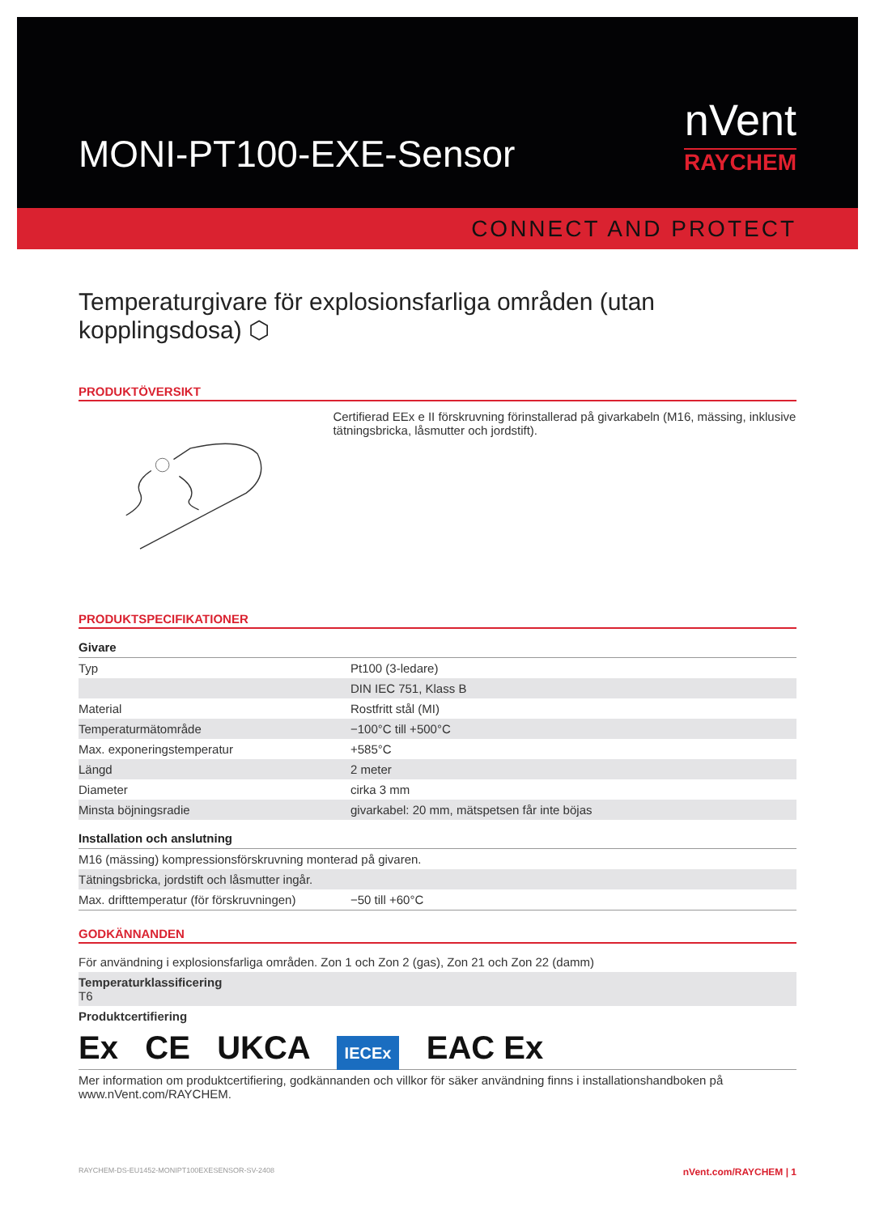MONI-PT100-EXE-Sensor
nVent
RAYCHEM
CONNECT AND PROTECT
Temperaturgivare för explosionsfarliga områden (utan kopplingsdosa) ⬡
PRODUKTÖVERSIKT
Certifierad EEx e II förskruvning förinstallerad på givarkabeln (M16, mässing, inklusive tätningsbricka, låsmutter och jordstift).
PRODUKTSPECIFIKATIONER
| Givare | |
| Typ | Pt100 (3-ledare) |
| | DIN IEC 751, Klass B |
| Material | Rostfritt stål (MI) |
| Temperaturmätområde | −100°C till +500°C |
| Max. exponeringstemperatur | +585°C |
| Längd | 2 meter |
| Diameter | cirka 3 mm |
| Minsta böjningsradie | givarkabel: 20 mm, mätspetsen får inte böjas |
| Installation och anslutning | |
| M16 (mässing) kompressionsförskruvning monterad på givaren. | |
| Tätningsbricka, jordstift och låsmutter ingår. | |
| Max. drifttemperatur (för förskruvningen) | −50 till +60°C |
GODKÄNNANDEN
| För användning i explosionsfarliga områden. Zon 1 och Zon 2 (gas), Zon 21 och Zon 22 (damm) |
| Temperaturklassificering T6 |
| Produktcertifiering |
| Ex CE UKCA IECEx EAC Ex |
| Mer information om produktcertifiering, godkännanden och villkor för säker användning finns i installationshandboken på www.nVent.com/RAYCHEM. |
RAYCHEM-DS-EU1452-MONIPT100EXESENSOR-SV-2408 nVent.com/RAYCHEM | 1